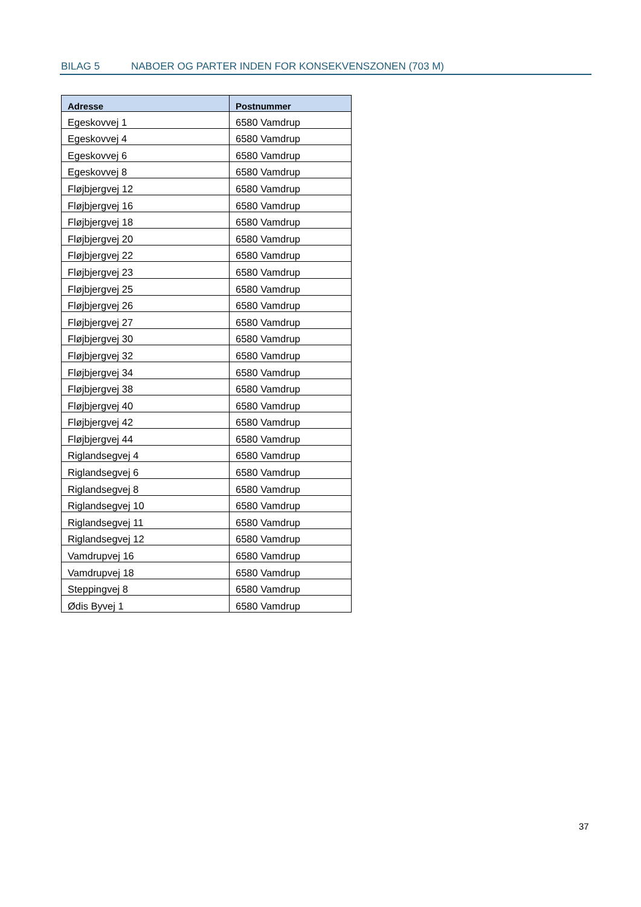BILAG 5 NABOER OG PARTER INDEN FOR KONSEKVENSZONEN (703 M)
| Adresse | Postnummer |
| --- | --- |
| Egeskovvej 1 | 6580 Vamdrup |
| Egeskovvej 4 | 6580 Vamdrup |
| Egeskovvej 6 | 6580 Vamdrup |
| Egeskovvej 8 | 6580 Vamdrup |
| Fløjbjergvej 12 | 6580 Vamdrup |
| Fløjbjergvej 16 | 6580 Vamdrup |
| Fløjbjergvej 18 | 6580 Vamdrup |
| Fløjbjergvej 20 | 6580 Vamdrup |
| Fløjbjergvej 22 | 6580 Vamdrup |
| Fløjbjergvej 23 | 6580 Vamdrup |
| Fløjbjergvej 25 | 6580 Vamdrup |
| Fløjbjergvej 26 | 6580 Vamdrup |
| Fløjbjergvej 27 | 6580 Vamdrup |
| Fløjbjergvej 30 | 6580 Vamdrup |
| Fløjbjergvej 32 | 6580 Vamdrup |
| Fløjbjergvej 34 | 6580 Vamdrup |
| Fløjbjergvej 38 | 6580 Vamdrup |
| Fløjbjergvej 40 | 6580 Vamdrup |
| Fløjbjergvej 42 | 6580 Vamdrup |
| Fløjbjergvej 44 | 6580 Vamdrup |
| Riglandsegvej 4 | 6580 Vamdrup |
| Riglandsegvej 6 | 6580 Vamdrup |
| Riglandsegvej 8 | 6580 Vamdrup |
| Riglandsegvej 10 | 6580 Vamdrup |
| Riglandsegvej 11 | 6580 Vamdrup |
| Riglandsegvej 12 | 6580 Vamdrup |
| Vamdrupvej 16 | 6580 Vamdrup |
| Vamdrupvej 18 | 6580 Vamdrup |
| Steppingvej 8 | 6580 Vamdrup |
| Ødis Byvej 1 | 6580 Vamdrup |
37